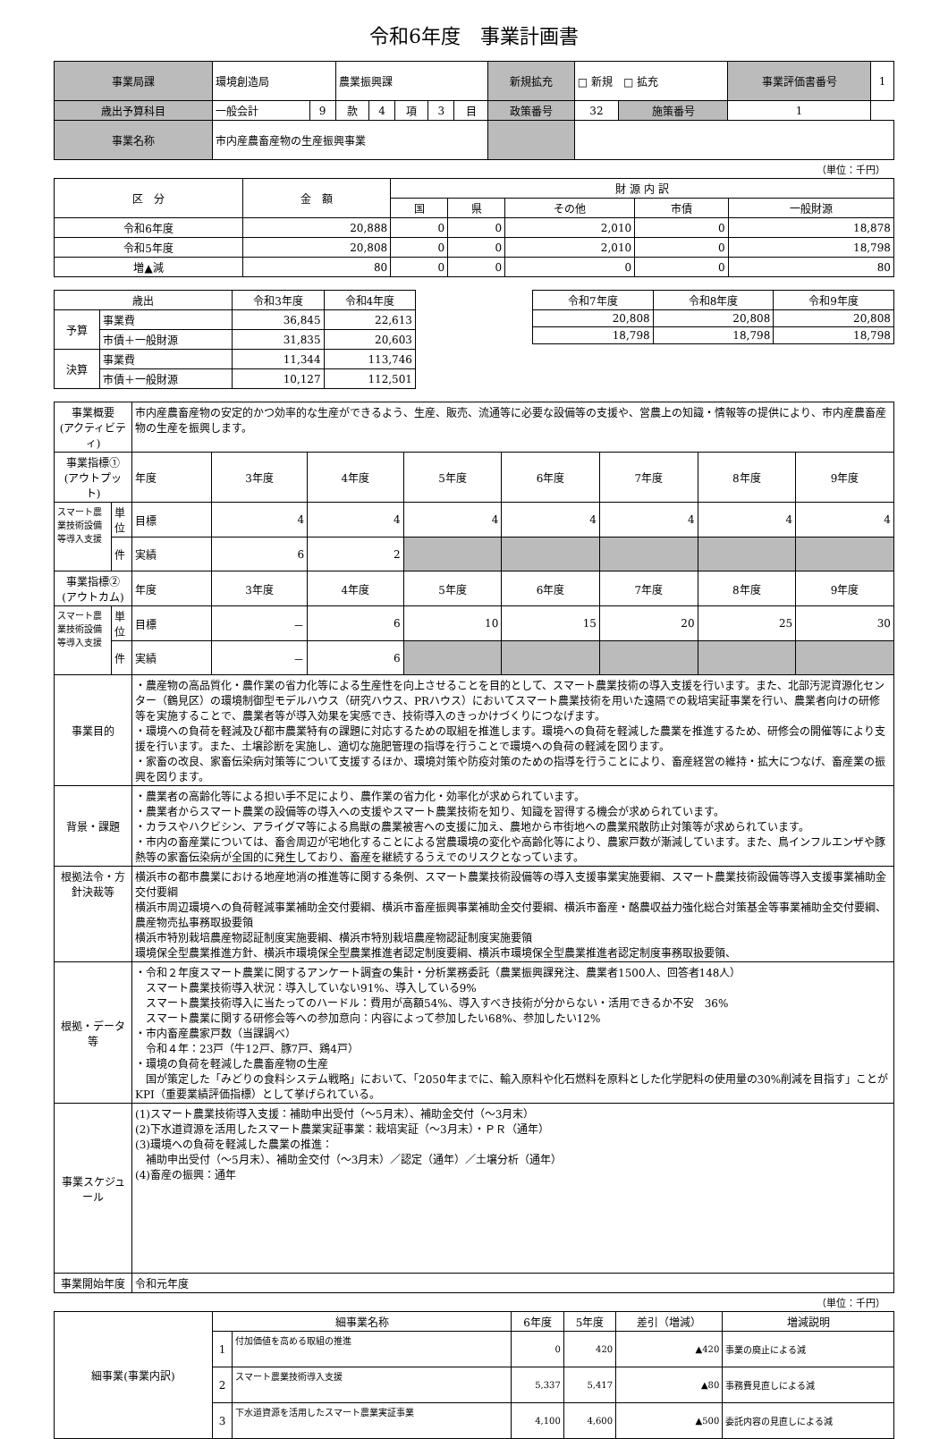令和6年度　事業計画書
| 事業局課 | 環境創造局 | | 農業振興課 | | | | | 新規拡充 | □ 新規 □ 拡充 | | 事業評価書番号 | 1 |
| 歳出予算科目 | 一般会計 | 9 | 款 | 4 | 項 | 3 | 目 | 政策番号 | 32 | 施策番号 | 1 | |
| 事業名称 | 市内産農畜産物の生産振興事業 | | | | | | | | | | | |
（単位：千円）
| 区 分 | 金 額 | 財 源 内 訳 | | | | |
| | | 国 | 県 | その他 | 市債 | 一般財源 |
| 令和6年度 | 20,888 | 0 | 0 | 2,010 | 0 | 18,878 |
| 令和5年度 | 20,808 | 0 | 0 | 2,010 | 0 | 18,798 |
| 増▲減 | 80 | 0 | 0 | 0 | 0 | 80 |
| 歳出 | | 令和3年度 | 令和4年度 |
| 予算 | 事業費 | 36,845 | 22,613 |
| | 市債＋一般財源 | 31,835 | 20,603 |
| 決算 | 事業費 | 11,344 | 113,746 |
| | 市債＋一般財源 | 10,127 | 112,501 |
| 令和7年度 | 令和8年度 | 令和9年度 |
| 20,808 | 20,808 | 20,808 |
| 18,798 | 18,798 | 18,798 |
| 事業概要 (アクティビティ) | | 市内産農畜産物の安定的かつ効率的な生産ができるよう、生産、販売、流通等に必要な設備等の支援や、営農上の知識・情報等の提供により、市内産農畜産物の生産を振興します。 | | | | | | | |
| 事業指標① (アウトプット) | | 年度 | 3年度 | 4年度 | 5年度 | 6年度 | 7年度 | 8年度 | 9年度 |
| スマート農業技術設備等導入支援 | 単位 | 目標 | 4 | 4 | 4 | 4 | 4 | 4 | 4 |
| | 件 | 実績 | 6 | 2 | | | | | |
| 事業指標② (アウトカム) | | 年度 | 3年度 | 4年度 | 5年度 | 6年度 | 7年度 | 8年度 | 9年度 |
| スマート農業技術設備等導入支援 | 単位 | 目標 | － | 6 | 10 | 15 | 20 | 25 | 30 |
| | 件 | 実績 | － | 6 | | | | | |
| 事業目的 | | ・農産物の高品質化・農作業の省力化等による生産性を向上させることを目的として、スマート農業技術の導入支援を行います。また、北部汚泥資源化センター（鶴見区）の環境制御型モデルハウス（研究ハウス、PRハウス）においてスマート農業技術を用いた遠隔での栽培実証事業を行い、農業者向けの研修等を実施することで、農業者等が導入効果を実感でき、技術導入のきっかけづくりにつなげます。 ・環境への負荷を軽減及び都市農業特有の課題に対応するための取組を推進します。環境への負荷を軽減した農業を推進するため、研修会の開催等により支援を行います。また、土壌診断を実施し、適切な施肥管理の指導を行うことで環境への負荷の軽減を図ります。 ・家畜の改良、家畜伝染病対策等について支援するほか、環境対策や防疫対策のための指導を行うことにより、畜産経営の維持・拡大につなげ、畜産業の振興を図ります。 | | | | | | | |
| 背景・課題 | | ・農業者の高齢化等による担い手不足により、農作業の省力化・効率化が求められています。 ・農業者からスマート農業の設備等の導入への支援やスマート農業技術を知り、知識を習得する機会が求められています。 ・カラスやハクビシン、アライグマ等による鳥獣の農業被害への支援に加え、農地から市街地への農業飛散防止対策等が求められています。 ・市内の畜産業については、畜舎周辺が宅地化することによる営農環境の変化や高齢化等により、農家戸数が漸減しています。また、鳥インフルエンザや豚熱等の家畜伝染病が全国的に発生しており、畜産を継続するうえでのリスクとなっています。 | | | | | | | |
| 根拠法令・方針決裁等 | | 横浜市の都市農業における地産地消の推進等に関する条例、スマート農業技術設備等の導入支援事業実施要綱、スマート農業技術設備等導入支援事業補助金交付要綱 横浜市周辺環境への負荷軽減事業補助金交付要綱、横浜市畜産振興事業補助金交付要綱、横浜市畜産・酪農収益力強化総合対策基金等事業補助金交付要綱、農産物売払事務取扱要領 横浜市特別栽培農産物認証制度実施要綱、横浜市特別栽培農産物認証制度実施要領 環境保全型農業推進方針、横浜市環境保全型農業推進者認定制度要綱、横浜市環境保全型農業推進者認定制度事務取扱要領、 | | | | | | | |
| 根拠・データ等 | | ・令和２年度スマート農業に関するアンケート調査の集計・分析業務委託（農業振興課発注、農業者1500人、回答者148人） スマート農業技術導入状況：導入していない91%、導入している9% スマート農業技術導入に当たってのハードル：費用が高額54%、導入すべき技術が分からない・活用できるか不安 36% スマート農業に関する研修会等への参加意向：内容によって参加したい68%、参加したい12% ・市内畜産農家戸数（当課調べ） 令和４年：23戸（牛12戸、豚7戸、鶏4戸） ・環境の負荷を軽減した農畜産物の生産 国が策定した「みどりの食料システム戦略」において、「2050年までに、輸入原料や化石燃料を原料とした化学肥料の使用量の30%削減を目指す」ことがKPI（重要業績評価指標）として挙げられている。 | | | | | | | |
| 事業スケジュール | | (1)スマート農業技術導入支援：補助申出受付（～5月末）、補助金交付（～3月末） (2)下水道資源を活用したスマート農業実証事業：栽培実証（～3月末）・ＰＲ（通年） (3)環境への負荷を軽減した農業の推進： 補助申出受付（～5月末）、補助金交付（～3月末）／認定（通年）／土壌分析（通年） (4)畜産の振興：通年 | | | | | | | |
| 事業開始年度 | | 令和元年度 | | | | | | | |
（単位：千円）
| 細事業(事業内訳) | 細事業名称 | | 6年度 | 5年度 | 差引（増減） | 増減説明 |
| | 1 | 付加価値を高める取組の推進 | 0 | 420 | ▲420 | 事業の廃止による減 |
| | 2 | スマート農業技術導入支援 | 5,337 | 5,417 | ▲80 | 事務費見直しによる減 |
| | 3 | 下水道資源を活用したスマート農業実証事業 | 4,100 | 4,600 | ▲500 | 委託内容の見直しによる減 |